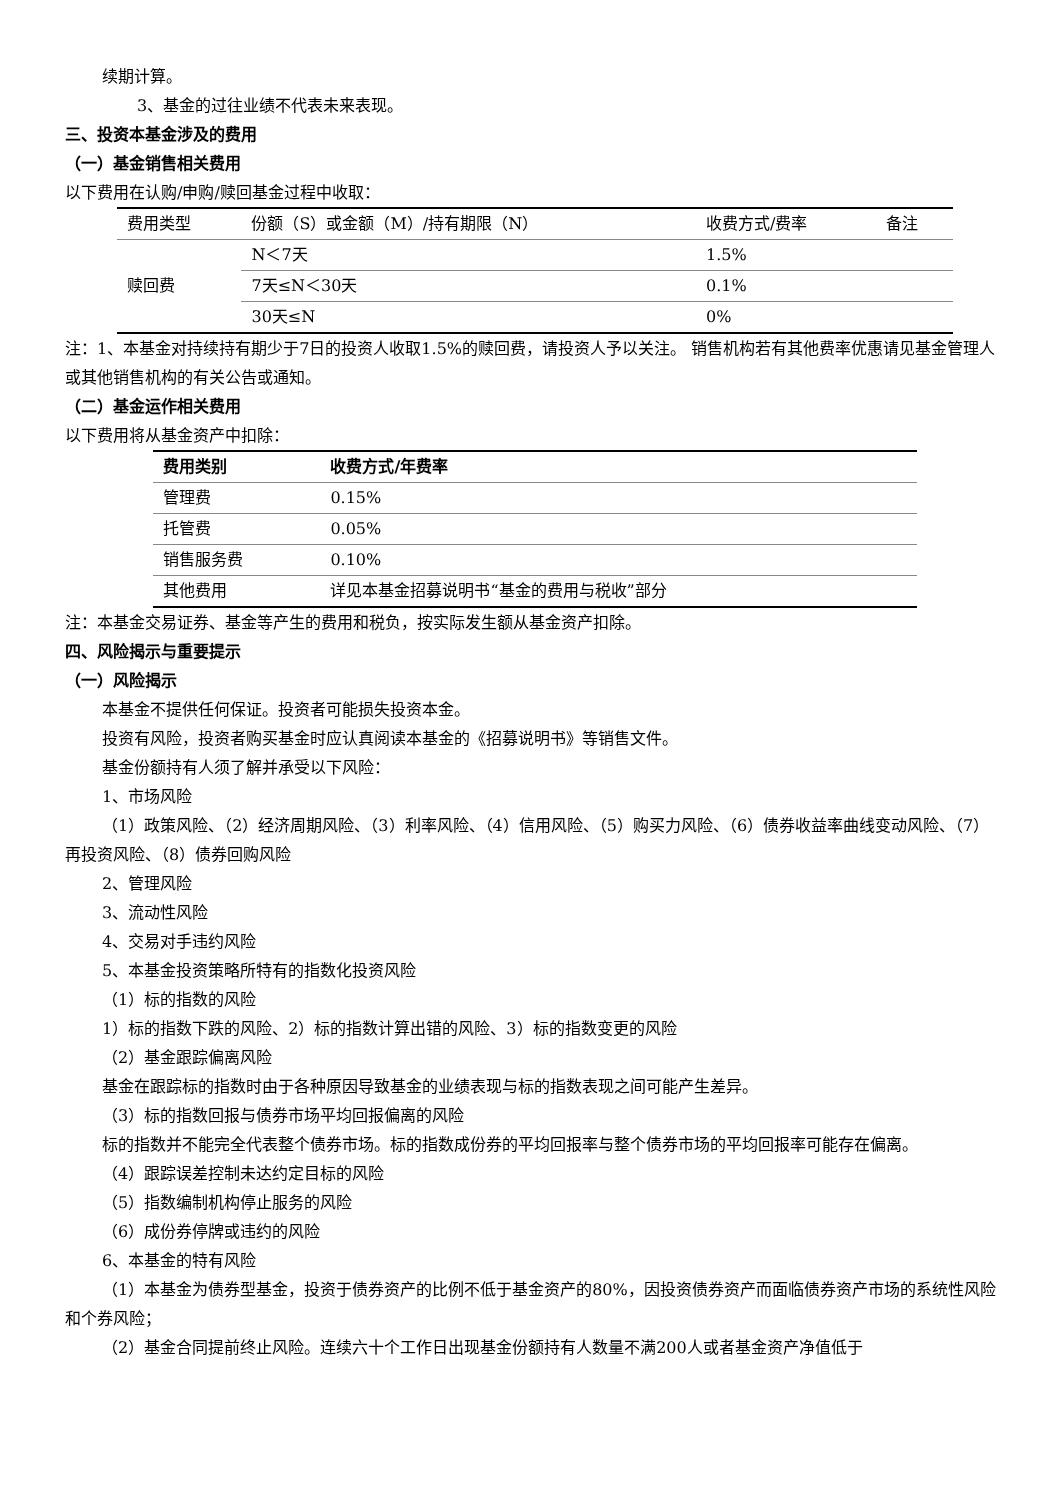续期计算。
3、基金的过往业绩不代表未来表现。
三、投资本基金涉及的费用
（一）基金销售相关费用
以下费用在认购/申购/赎回基金过程中收取：
| 费用类型 | 份额（S）或金额（M）/持有期限（N） | 收费方式/费率 | 备注 |
| 赎回费 | N＜7天 | 1.5% | |
| | 7天≤N＜30天 | 0.1% | |
| | 30天≤N | 0% | |
注：1、本基金对持续持有期少于7日的投资人收取1.5%的赎回费，请投资人予以关注。 销售机构若有其他费率优惠请见基金管理人或其他销售机构的有关公告或通知。
（二）基金运作相关费用
以下费用将从基金资产中扣除：
| 费用类别 | 收费方式/年费率 |
| --- | --- |
| 管理费 | 0.15% |
| 托管费 | 0.05% |
| 销售服务费 | 0.10% |
| 其他费用 | 详见本基金招募说明书“基金的费用与税收”部分 |
注：本基金交易证券、基金等产生的费用和税负，按实际发生额从基金资产扣除。
四、风险揭示与重要提示
（一）风险揭示
本基金不提供任何保证。投资者可能损失投资本金。
投资有风险，投资者购买基金时应认真阅读本基金的《招募说明书》等销售文件。
基金份额持有人须了解并承受以下风险：
1、市场风险
（1）政策风险、（2）经济周期风险、（3）利率风险、（4）信用风险、（5）购买力风险、（6）债券收益率曲线变动风险、（7）再投资风险、（8）债券回购风险
2、管理风险
3、流动性风险
4、交易对手违约风险
5、本基金投资策略所特有的指数化投资风险
（1）标的指数的风险
1）标的指数下跌的风险、2）标的指数计算出错的风险、3）标的指数变更的风险
（2）基金跟踪偏离风险
基金在跟踪标的指数时由于各种原因导致基金的业绩表现与标的指数表现之间可能产生差异。
（3）标的指数回报与债券市场平均回报偏离的风险
标的指数并不能完全代表整个债券市场。标的指数成份券的平均回报率与整个债券市场的平均回报率可能存在偏离。
（4）跟踪误差控制未达约定目标的风险
（5）指数编制机构停止服务的风险
（6）成份券停牌或违约的风险
6、本基金的特有风险
（1）本基金为债券型基金，投资于债券资产的比例不低于基金资产的80%，因投资债券资产而面临债券资产市场的系统性风险和个券风险；
（2）基金合同提前终止风险。连续六十个工作日出现基金份额持有人数量不满200人或者基金资产净值低于